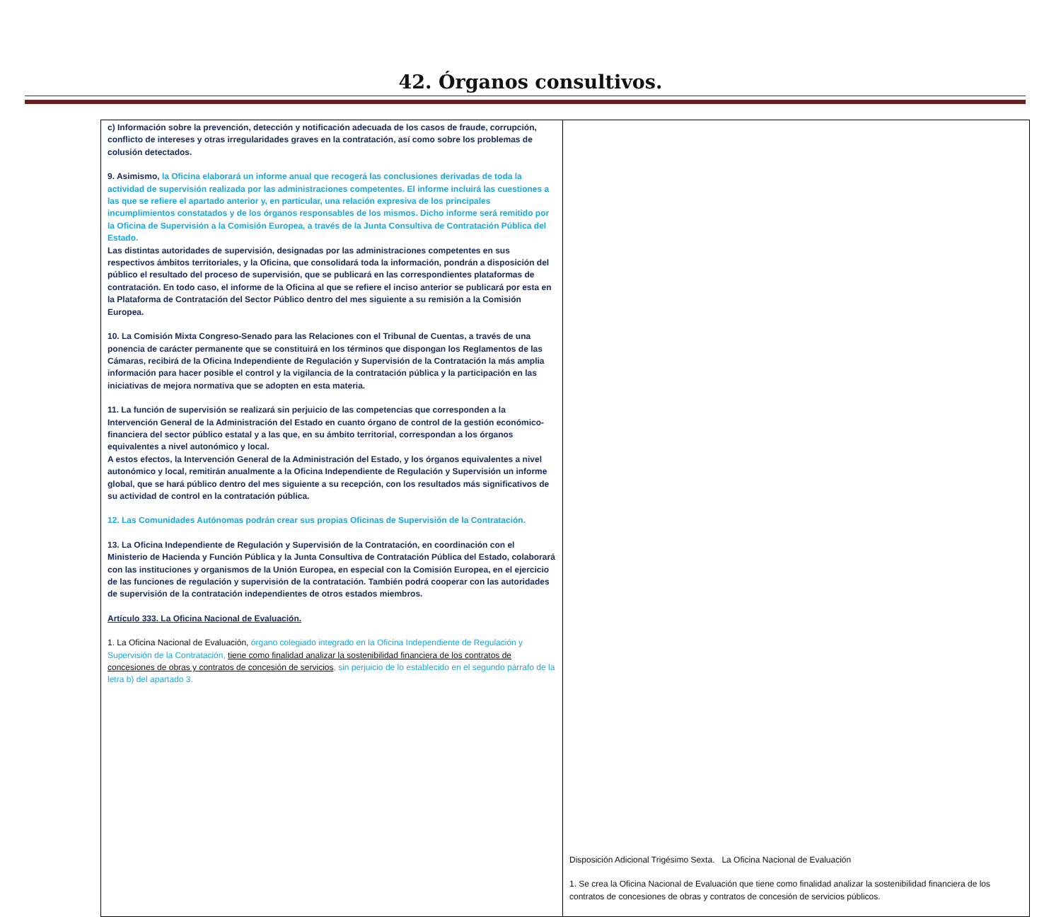42. Órganos consultivos.
| c) Información sobre la prevención, detección y notificación adecuada de los casos de fraude, corrupción, conflicto de intereses y otras irregularidades graves en la contratación, así como sobre los problemas de colusión detectados. 9. Asimismo, la Oficina elaborará un informe anual que recogerá las conclusiones derivadas de toda la actividad de supervisión realizada por las administraciones competentes. El informe incluirá las cuestiones a las que se refiere el apartado anterior y, en particular, una relación expresiva de los principales incumplimientos constatados y de los órganos responsables de los mismos. Dicho informe será remitido por la Oficina de Supervisión a la Comisión Europea, a través de la Junta Consultiva de Contratación Pública del Estado. Las distintas autoridades de supervisión, designadas por las administraciones competentes en sus respectivos ámbitos territoriales, y la Oficina, que consolidará toda la información, pondrán a disposición del público el resultado del proceso de supervisión, que se publicará en las correspondientes plataformas de contratación. En todo caso, el informe de la Oficina al que se refiere el inciso anterior se publicará por esta en la Plataforma de Contratación del Sector Público dentro del mes siguiente a su remisión a la Comisión Europea. 10. La Comisión Mixta Congreso-Senado para las Relaciones con el Tribunal de Cuentas, a través de una ponencia de carácter permanente que se constituirá en los términos que dispongan los Reglamentos de las Cámaras, recibirá de la Oficina Independiente de Regulación y Supervisión de la Contratación la más amplia información para hacer posible el control y la vigilancia de la contratación pública y la participación en las iniciativas de mejora normativa que se adopten en esta materia. 11. La función de supervisión se realizará sin perjuicio de las competencias que corresponden a la Intervención General de la Administración del Estado en cuanto órgano de control de la gestión económico-financiera del sector público estatal y a las que, en su ámbito territorial, correspondan a los órganos equivalentes a nivel autonómico y local. A estos efectos, la Intervención General de la Administración del Estado, y los órganos equivalentes a nivel autonómico y local, remitirán anualmente a la Oficina Independiente de Regulación y Supervisión un informe global, que se hará público dentro del mes siguiente a su recepción, con los resultados más significativos de su actividad de control en la contratación pública. 12. Las Comunidades Autónomas podrán crear sus propias Oficinas de Supervisión de la Contratación. 13. La Oficina Independiente de Regulación y Supervisión de la Contratación, en coordinación con el Ministerio de Hacienda y Función Pública y la Junta Consultiva de Contratación Pública del Estado, colaborará con las instituciones y organismos de la Unión Europea, en especial con la Comisión Europea, en el ejercicio de las funciones de regulación y supervisión de la contratación. También podrá cooperar con las autoridades de supervisión de la contratación independientes de otros estados miembros. Artículo 333. La Oficina Nacional de Evaluación. 1. La Oficina Nacional de Evaluación, órgano colegiado integrado en la Oficina Independiente de Regulación y Supervisión de la Contratación, tiene como finalidad analizar la sostenibilidad financiera de los contratos de concesiones de obras y contratos de concesión de servicios , sin perjuicio de lo establecido en el segundo párrafo de la letra b) del apartado 3. | Disposición Adicional Trigésimo Sexta. La Oficina Nacional de Evaluación 1. Se crea la Oficina Nacional de Evaluación que tiene como finalidad analizar la sostenibilidad financiera de los contratos de concesiones de obras y contratos de concesión de servicios públicos. |